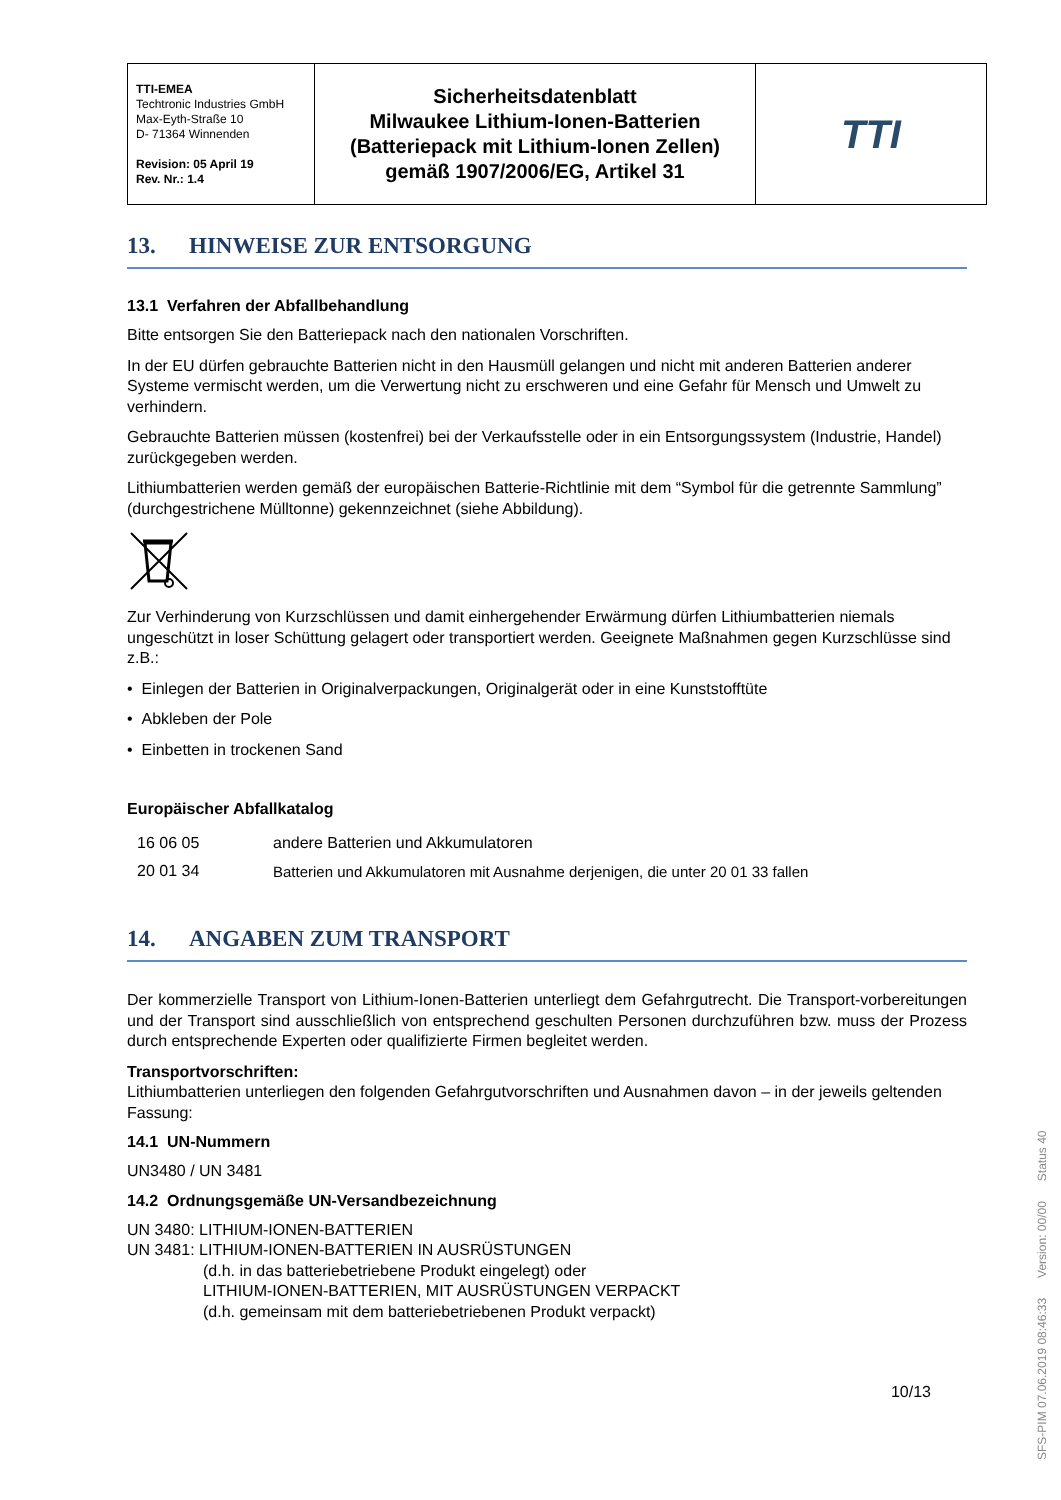| TTI-EMEA Techtronic Industries GmbH Max-Eyth-Straße 10 D- 71364 Winnenden Revision: 05 April 19 Rev. Nr.: 1.4 | Sicherheitsdatenblatt Milwaukee Lithium-Ionen-Batterien (Batteriepack mit Lithium-Ionen Zellen) gemäß 1907/2006/EG, Artikel 31 | TTI |
13. HINWEISE ZUR ENTSORGUNG
13.1 Verfahren der Abfallbehandlung
Bitte entsorgen Sie den Batteriepack nach den nationalen Vorschriften.
In der EU dürfen gebrauchte Batterien nicht in den Hausmüll gelangen und nicht mit anderen Batterien anderer Systeme vermischt werden, um die Verwertung nicht zu erschweren und eine Gefahr für Mensch und Umwelt zu verhindern.
Gebrauchte Batterien müssen (kostenfrei) bei der Verkaufsstelle oder in ein Entsorgungssystem (Industrie, Handel) zurückgegeben werden.
Lithiumbatterien werden gemäß der europäischen Batterie-Richtlinie mit dem “Symbol für die getrennte Sammlung” (durchgestrichene Mülltonne) gekennzeichnet (siehe Abbildung).
Zur Verhinderung von Kurzschlüssen und damit einhergehender Erwärmung dürfen Lithiumbatterien niemals ungeschützt in loser Schüttung gelagert oder transportiert werden. Geeignete Maßnahmen gegen Kurzschlüsse sind z.B.:
• Einlegen der Batterien in Originalverpackungen, Originalgerät oder in eine Kunststofftüte
• Abkleben der Pole
• Einbetten in trockenen Sand
Europäischer Abfallkatalog
| 16 06 05 | andere Batterien und Akkumulatoren |
| 20 01 34 | Batterien und Akkumulatoren mit Ausnahme derjenigen, die unter 20 01 33 fallen |
14. ANGABEN ZUM TRANSPORT
Der kommerzielle Transport von Lithium-Ionen-Batterien unterliegt dem Gefahrgutrecht. Die Transport-vorbereitungen und der Transport sind ausschließlich von entsprechend geschulten Personen durchzuführen bzw. muss der Prozess durch entsprechende Experten oder qualifizierte Firmen begleitet werden.
Transportvorschriften:
Lithiumbatterien unterliegen den folgenden Gefahrgutvorschriften und Ausnahmen davon – in der jeweils geltenden Fassung:
14.1 UN-Nummern
UN3480 / UN 3481
14.2 Ordnungsgemäße UN-Versandbezeichnung
UN 3480: LITHIUM-IONEN-BATTERIEN
UN 3481: LITHIUM-IONEN-BATTERIEN IN AUSRÜSTUNGEN
(d.h. in das batteriebetriebene Produkt eingelegt) oder
LITHIUM-IONEN-BATTERIEN, MIT AUSRÜSTUNGEN VERPACKT
(d.h. gemeinsam mit dem batteriebetriebenen Produkt verpackt)
10/13
SFS-PIM 07.06.2019 08:46:33 Version: 00/00 Status 40